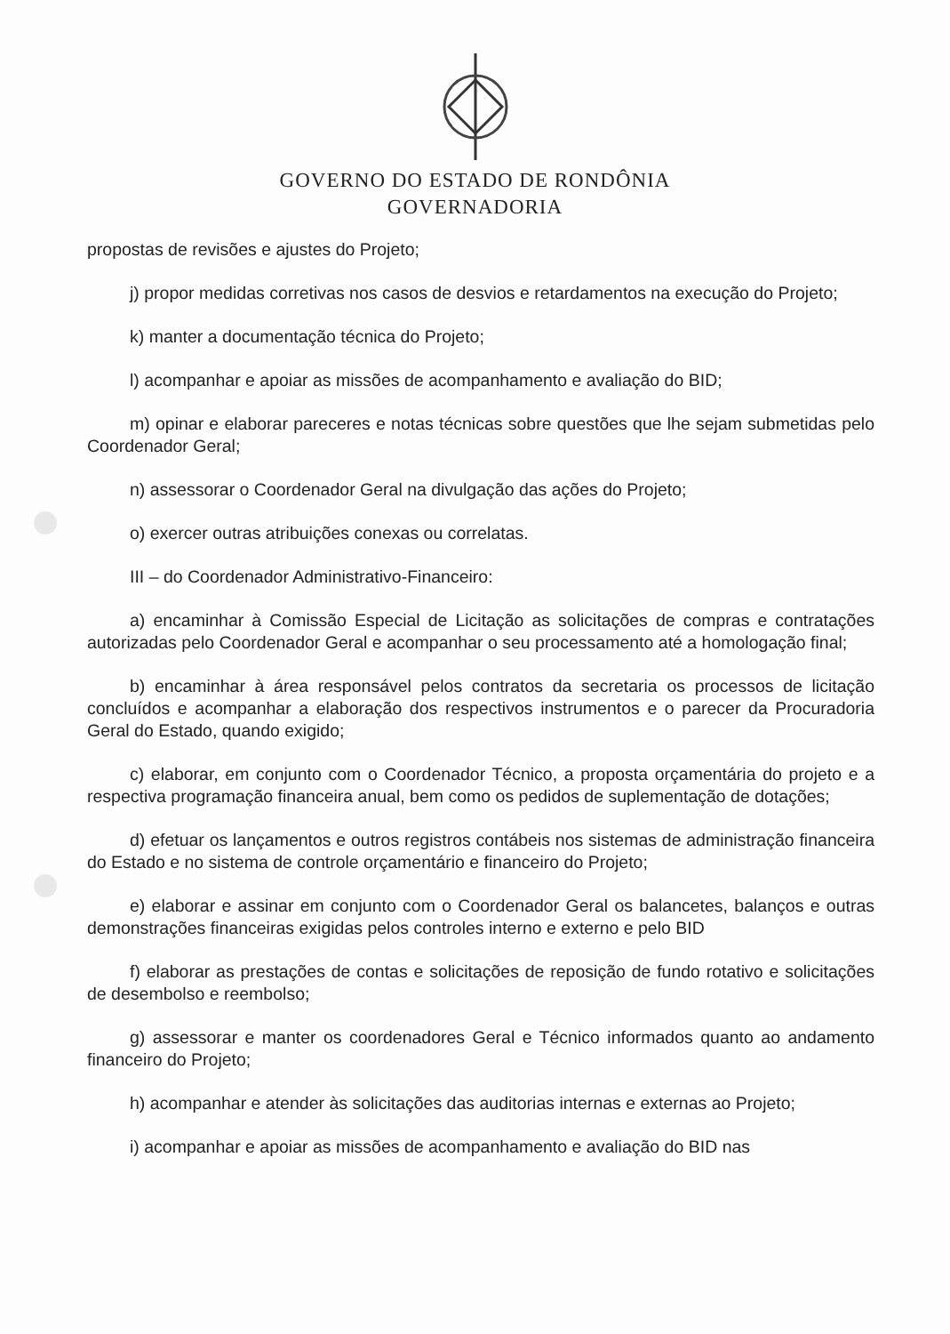GOVERNO DO ESTADO DE RONDÔNIA
GOVERNADORIA
propostas de revisões e ajustes do Projeto;
j) propor medidas corretivas nos casos de desvios e retardamentos na execução do Projeto;
k) manter a documentação técnica do Projeto;
l) acompanhar e apoiar as missões de acompanhamento e avaliação do BID;
m) opinar e elaborar pareceres e notas técnicas sobre questões que lhe sejam submetidas pelo Coordenador Geral;
n) assessorar o Coordenador Geral na divulgação das ações do Projeto;
o) exercer outras atribuições conexas ou correlatas.
III – do Coordenador Administrativo-Financeiro:
a) encaminhar à Comissão Especial de Licitação as solicitações de compras e contratações autorizadas pelo Coordenador Geral e acompanhar o seu processamento até a homologação final;
b) encaminhar à área responsável pelos contratos da secretaria os processos de licitação concluídos e acompanhar a elaboração dos respectivos instrumentos e o parecer da Procuradoria Geral do Estado, quando exigido;
c) elaborar, em conjunto com o Coordenador Técnico, a proposta orçamentária do projeto e a respectiva programação financeira anual, bem como os pedidos de suplementação de dotações;
d) efetuar os lançamentos e outros registros contábeis nos sistemas de administração financeira do Estado e no sistema de controle orçamentário e financeiro do Projeto;
e) elaborar e assinar em conjunto com o Coordenador Geral os balancetes, balanços e outras demonstrações financeiras exigidas pelos controles interno e externo e pelo BID
f) elaborar as prestações de contas e solicitações de reposição de fundo rotativo e solicitações de desembolso e reembolso;
g) assessorar e manter os coordenadores Geral e Técnico informados quanto ao andamento financeiro do Projeto;
h) acompanhar e atender às solicitações das auditorias internas e externas ao Projeto;
i) acompanhar e apoiar as missões de acompanhamento e avaliação do BID nas